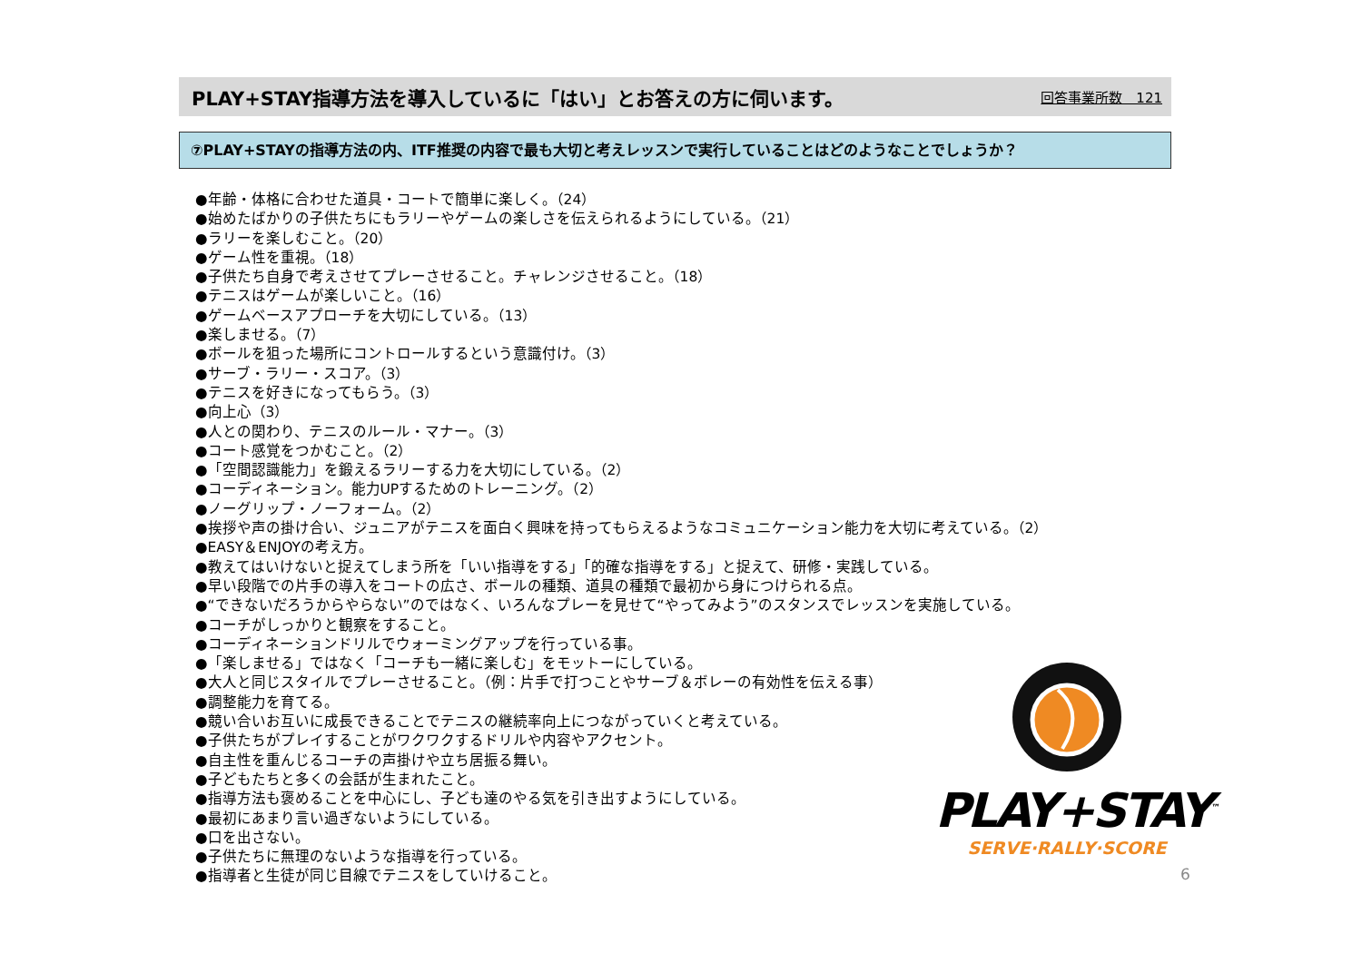PLAY+STAY指導方法を導入しているに「はい」とお答えの方に伺います。
回答事業所数　121
⑦PLAY+STAYの指導方法の内、ITF推奨の内容で最も大切と考えレッスンで実行していることはどのようなことでしょうか？
●年齢・体格に合わせた道具・コートで簡単に楽しく。（24）
●始めたばかりの子供たちにもラリーやゲームの楽しさを伝えられるようにしている。（21）
●ラリーを楽しむこと。（20）
●ゲーム性を重視。（18）
●子供たち自身で考えさせてプレーさせること。チャレンジさせること。（18）
●テニスはゲームが楽しいこと。（16）
●ゲームベースアプローチを大切にしている。（13）
●楽しませる。（7）
●ボールを狙った場所にコントロールするという意識付け。（3）
●サーブ・ラリー・スコア。（3）
●テニスを好きになってもらう。（3）
●向上心（3）
●人との関わり、テニスのルール・マナー。（3）
●コート感覚をつかむこと。（2）
●「空間認識能力」を鍛えるラリーする力を大切にしている。（2）
●コーディネーション。能力UPするためのトレーニング。（2）
●ノーグリップ・ノーフォーム。（2）
●挨拶や声の掛け合い、ジュニアがテニスを面白く興味を持ってもらえるようなコミュニケーション能力を大切に考えている。（2）
●EASY＆ENJOYの考え方。
●教えてはいけないと捉えてしまう所を「いい指導をする」「的確な指導をする」と捉えて、研修・実践している。
●早い段階での片手の導入をコートの広さ、ボールの種類、道具の種類で最初から身につけられる点。
●“できないだろうからやらない”のではなく、いろんなプレーを見せて“やってみよう”のスタンスでレッスンを実施している。
●コーチがしっかりと観察をすること。
●コーディネーションドリルでウォーミングアップを行っている事。
●「楽しませる」ではなく「コーチも一緒に楽しむ」をモットーにしている。
●大人と同じスタイルでプレーさせること。（例：片手で打つことやサーブ＆ボレーの有効性を伝える事）
●調整能力を育てる。
●競い合いお互いに成長できることでテニスの継続率向上につながっていくと考えている。
●子供たちがプレイすることがワクワクするドリルや内容やアクセント。
●自主性を重んじるコーチの声掛けや立ち居振る舞い。
●子どもたちと多くの会話が生まれたこと。
●指導方法も褒めることを中心にし、子ども達のやる気を引き出すようにしている。
●最初にあまり言い過ぎないようにしている。
●口を出さない。
●子供たちに無理のないような指導を行っている。
●指導者と生徒が同じ目線でテニスをしていけること。
PLAY+STAY<sup>™</sup>
SERVE·RALLY·SCORE
6